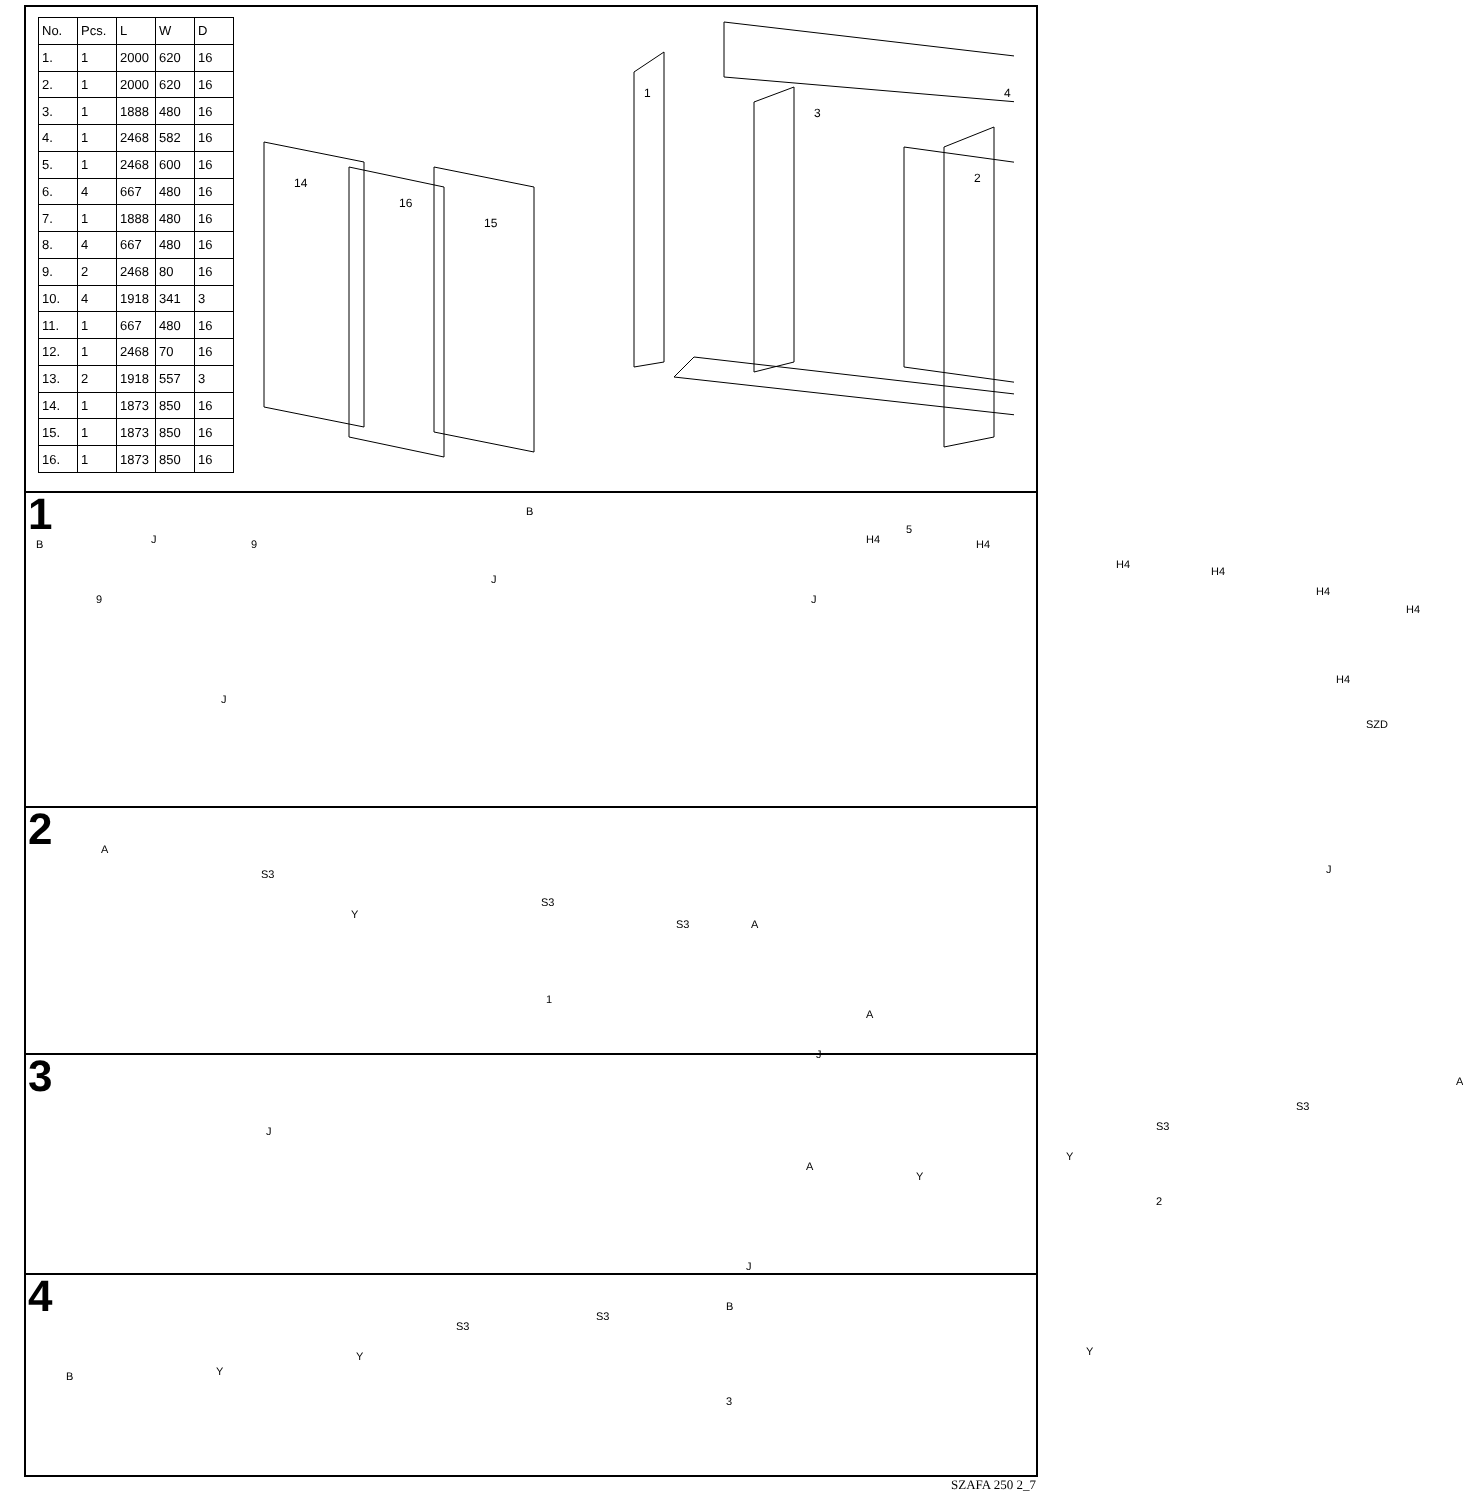| No. | Pcs. | L | W | D |
| --- | --- | --- | --- | --- |
| 1. | 1 | 2000 | 620 | 16 |
| 2. | 1 | 2000 | 620 | 16 |
| 3. | 1 | 1888 | 480 | 16 |
| 4. | 1 | 2468 | 582 | 16 |
| 5. | 1 | 2468 | 600 | 16 |
| 6. | 4 | 667 | 480 | 16 |
| 7. | 1 | 1888 | 480 | 16 |
| 8. | 4 | 667 | 480 | 16 |
| 9. | 2 | 2468 | 80 | 16 |
| 10. | 4 | 1918 | 341 | 3 |
| 11. | 1 | 667 | 480 | 16 |
| 12. | 1 | 2468 | 70 | 16 |
| 13. | 2 | 1918 | 557 | 3 |
| 14. | 1 | 1873 | 850 | 16 |
| 15. | 1 | 1873 | 850 | 16 |
| 16. | 1 | 1873 | 850 | 16 |
14
16
15
1
4
2
3
1
B
B
J
9
9
J
J
J
5
H4 H4
H4
H4
H4
H4
H4
SZD
2 A
S3
Y
S3
S3 A
A
1
J
J
3
J
A
Y
Y
S3
S3
A
2
J
4
B Y
Y
S3
S3
B
3
Y
SZAFA 250 2_7